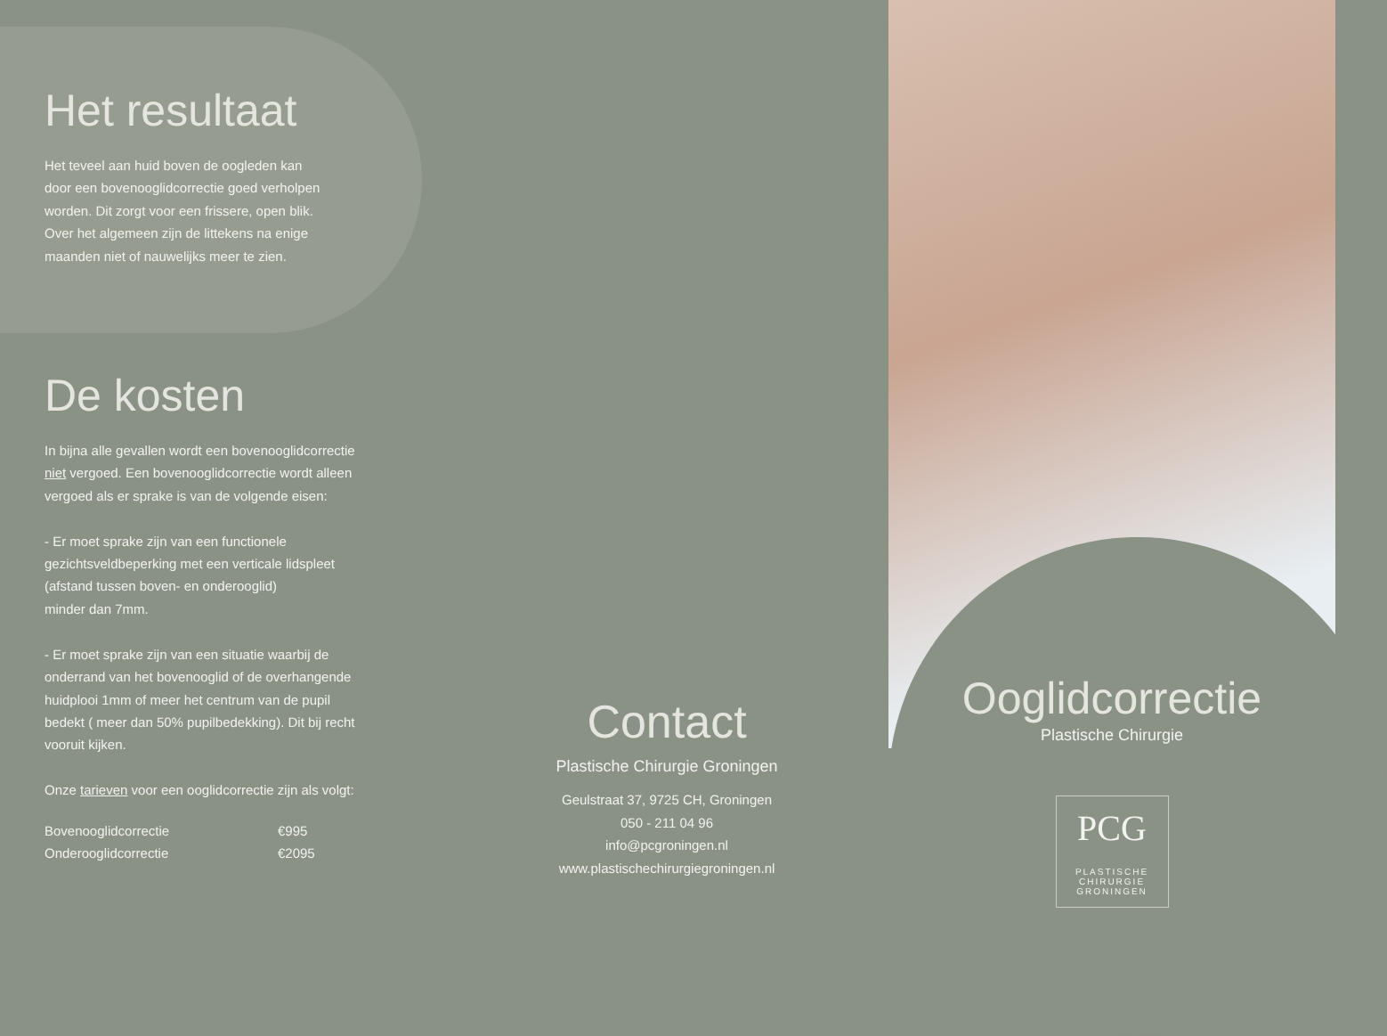Het resultaat
Het teveel aan huid boven de oogleden kan
door een bovenooglidcorrectie goed verholpen
worden. Dit zorgt voor een frissere, open blik.
Over het algemeen zijn de littekens na enige
maanden niet of nauwelijks meer te zien.
De kosten
In bijna alle gevallen wordt een bovenooglidcorrectie
niet vergoed. Een bovenooglidcorrectie wordt alleen
vergoed als er sprake is van de volgende eisen:
- Er moet sprake zijn van een functionele
gezichtsveldbeperking met een verticale lidspleet
(afstand tussen boven- en onderooglid)
minder dan 7mm.
- Er moet sprake zijn van een situatie waarbij de
onderrand van het bovenooglid of de overhangende
huidplooi 1mm of meer het centrum van de pupil
bedekt ( meer dan 50% pupilbedekking). Dit bij recht
vooruit kijken.
Onze tarieven voor een ooglidcorrectie zijn als volgt:
| Bovenooglidcorrectie | €995 |
| Onderooglidcorrectie | €2095 |
Contact
Plastische Chirurgie Groningen
Geulstraat 37, 9725 CH, Groningen
050 - 211 04 96
info@pcgroningen.nl
www.plastischechirurgiegroningen.nl
Ooglidcorrectie
Plastische Chirurgie
PCG
PLASTISCHE CHIRURGIE
GRONINGEN